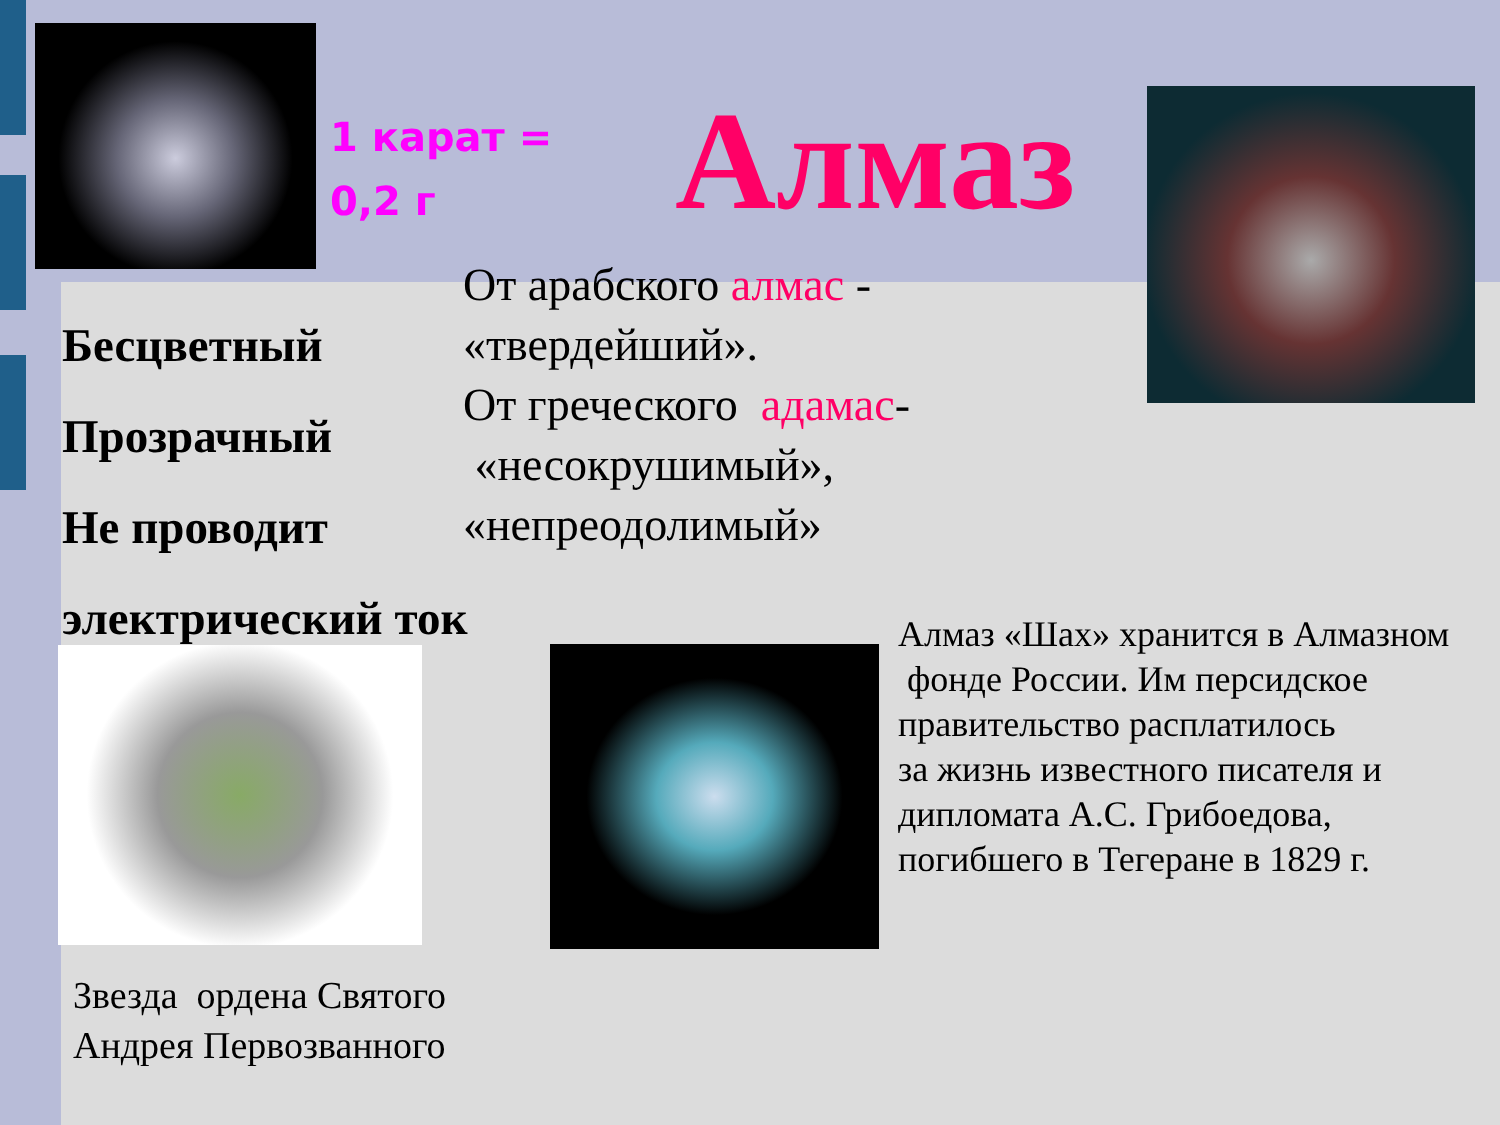1 карат = 0,2 г
Алмаз
Бесцветный
Прозрачный
Не проводит
электрический ток
От арабского алмас -
«твердейший».
От греческого адамас-
«несокрушимый»,
«непреодолимый»
Алмаз «Шах» хранится в Алмазном
фонде России. Им персидское
правительство расплатилось
за жизнь известного писателя и
дипломата А.С. Грибоедова,
погибшего в Тегеране в 1829 г.
Звезда ордена Святого
Андрея Первозванного